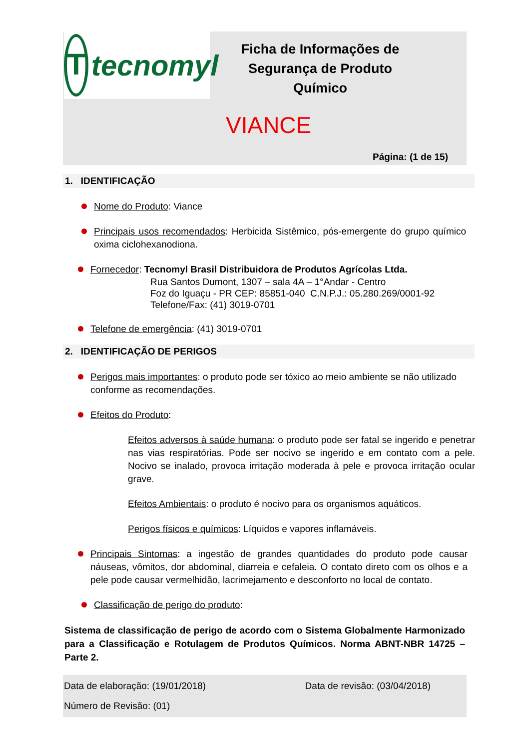Ttecnomyl
Ficha de Informações de Segurança de Produto Químico
VIANCE
Página: (1 de 15)
1. IDENTIFICAÇÃO
Nome do Produto: Viance
Principais usos recomendados: Herbicida Sistêmico, pós-emergente do grupo químico oxima ciclohexanodiona.
Fornecedor: Tecnomyl Brasil Distribuidora de Produtos Agrícolas Ltda.
Rua Santos Dumont, 1307 – sala 4A – 1°Andar - Centro
Foz do Iguaçu - PR CEP: 85851-040 C.N.P.J.: 05.280.269/0001-92
Telefone/Fax: (41) 3019-0701
Telefone de emergência: (41) 3019-0701
2. IDENTIFICAÇÃO DE PERIGOS
Perigos mais importantes: o produto pode ser tóxico ao meio ambiente se não utilizado conforme as recomendações.
Efeitos do Produto:
Efeitos adversos à saúde humana: o produto pode ser fatal se ingerido e penetrar nas vias respiratórias. Pode ser nocivo se ingerido e em contato com a pele. Nocivo se inalado, provoca irritação moderada à pele e provoca irritação ocular grave.
Efeitos Ambientais: o produto é nocivo para os organismos aquáticos.
Perigos físicos e químicos: Líquidos e vapores inflamáveis.
Principais Sintomas: a ingestão de grandes quantidades do produto pode causar náuseas, vômitos, dor abdominal, diarreia e cefaleia. O contato direto com os olhos e a pele pode causar vermelhidão, lacrimejamento e desconforto no local de contato.
Classificação de perigo do produto:
Sistema de classificação de perigo de acordo com o Sistema Globalmente Harmonizado para a Classificação e Rotulagem de Produtos Químicos. Norma ABNT-NBR 14725 – Parte 2.
Data de elaboração: (19/01/2018) Data de revisão: (03/04/2018)
Número de Revisão: (01)